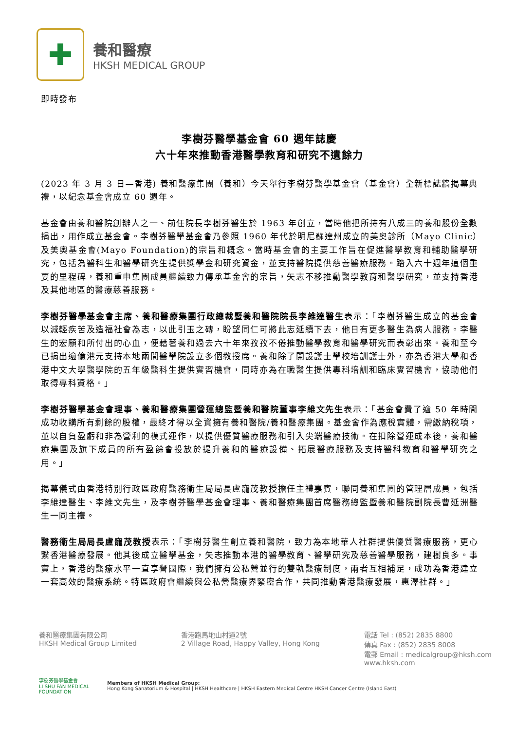✚
養和醫療
HKSH MEDICAL GROUP
即時發布
李樹芬醫學基金會 60 週年誌慶
六十年來推動香港醫學教育和研究不遺餘力
(2023 年 3 月 3 日—香港) 養和醫療集團（養和）今天舉行李樹芬醫學基金會（基金會）全新標誌牆揭幕典禮，以紀念基金會成立 60 週年。
基金會由養和醫院創辦人之一、前任院長李樹芬醫生於 1963 年創立，當時他把所持有八成三的養和股份全數捐出，用作成立基金會。李樹芬醫學基金會乃參照 1960 年代於明尼蘇達州成立的美奧診所（Mayo Clinic）及美奧基金會(Mayo Foundation)的宗旨和概念。當時基金會的主要工作旨在促進醫學教育和輔助醫學研究，包括為醫科生和醫學研究生提供獎學金和研究資金，並支持醫院提供慈善醫療服務。踏入六十週年這個重要的里程碑，養和重申集團成員繼續致力傳承基金會的宗旨，矢志不移推動醫學教育和醫學研究，並支持香港及其他地區的醫療慈善服務。
李樹芬醫學基金會主席、養和醫療集團行政總裁暨養和醫院院長李維達醫生表示：「李樹芬醫生成立的基金會以減輕疾苦及造福社會為志，以此引玉之磚，盼望同仁可將此志延續下去，他日有更多醫生為病人服務。李醫生的宏願和所付出的心血，便藉著養和過去六十年來孜孜不倦推動醫學教育和醫學研究而表彰出來。養和至今已捐出逾億港元支持本地兩間醫學院設立多個教授席。養和除了開設護士學校培訓護士外，亦為香港大學和香港中文大學醫學院的五年級醫科生提供實習機會，同時亦為在職醫生提供專科培訓和臨床實習機會，協助他們取得專科資格。」
李樹芬醫學基金會理事、養和醫療集團營運總監暨養和醫院董事李維文先生表示：「基金會費了逾 50 年時間成功收購所有剩餘的股權，最終才得以全資擁有養和醫院/養和醫療集團。基金會作為應稅實體，需繳納稅項，並以自負盈虧和非為營利的模式運作，以提供優質醫療服務和引入尖端醫療技術。在扣除營運成本後，養和醫療集團及旗下成員的所有盈餘會投放於提升養和的醫療設備、拓展醫療服務及支持醫科教育和醫學研究之用。」
揭幕儀式由香港特別行政區政府醫務衞生局局長盧寵茂教授擔任主禮嘉賓，聯同養和集團的管理層成員，包括李維達醫生、李維文先生，及李樹芬醫學基金會理事、養和醫療集團首席醫務總監暨養和醫院副院長曹延洲醫生一同主禮。
醫務衞生局局長盧寵茂教授表示：「李樹芬醫生創立養和醫院，致力為本地華人社群提供優質醫療服務，更心繫香港醫療發展。他其後成立醫學基金，矢志推動本港的醫學教育、醫學研究及慈善醫學服務，建樹良多。事實上，香港的醫療水平一直享譽國際，我們擁有公私營並行的雙軌醫療制度，兩者互相補足，成功為香港建立一套高效的醫療系統。特區政府會繼續與公私營醫療界緊密合作，共同推動香港醫療發展，惠澤社群。」
養和醫療集團有限公司
HKSH Medical Group Limited
香港跑馬地山村道2號
2 Village Road, Happy Valley, Hong Kong
電話 Tel : (852) 2835 8800
傳真 Fax : (852) 2835 8008
電郵 Email : medicalgroup@hksh.com
www.hksh.com
李樹芬醫學基金會
LI SHU FAN MEDICAL FOUNDATION
Members of HKSH Medical Group:
Hong Kong Sanatorium & Hospital | HKSH Healthcare | HKSH Eastern Medical Centre HKSH Cancer Centre (Island East)